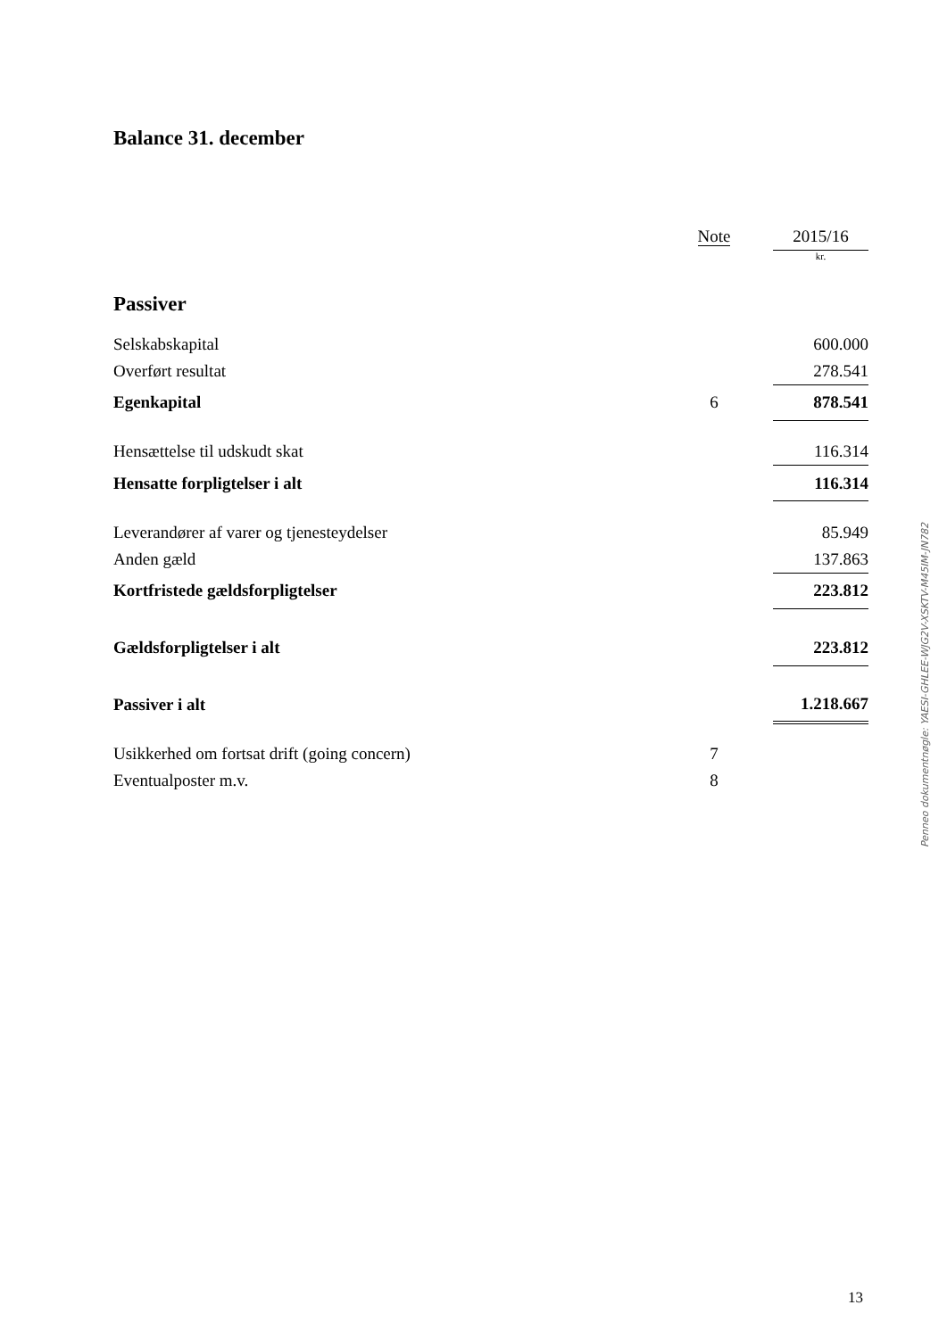Balance 31. december
| | Note | | 2015/16 |
| | | | kr. |
| Passiver | | | |
| Selskabskapital | | | 600.000 |
| Overført resultat | | | 278.541 |
| Egenkapital | 6 | | 878.541 |
| Hensættelse til udskudt skat | | | 116.314 |
| Hensatte forpligtelser i alt | | | 116.314 |
| Leverandører af varer og tjenesteydelser | | | 85.949 |
| Anden gæld | | | 137.863 |
| Kortfristede gældsforpligtelser | | | 223.812 |
| Gældsforpligtelser i alt | | | 223.812 |
| Passiver i alt | | | 1.218.667 |
| Usikkerhed om fortsat drift (going concern) | 7 | | |
| Eventualposter m.v. | 8 | | |
Penneo dokumentnøgle: YAESI-GHLEE-WJG2V-XSKTV-M45IM-JN782
13